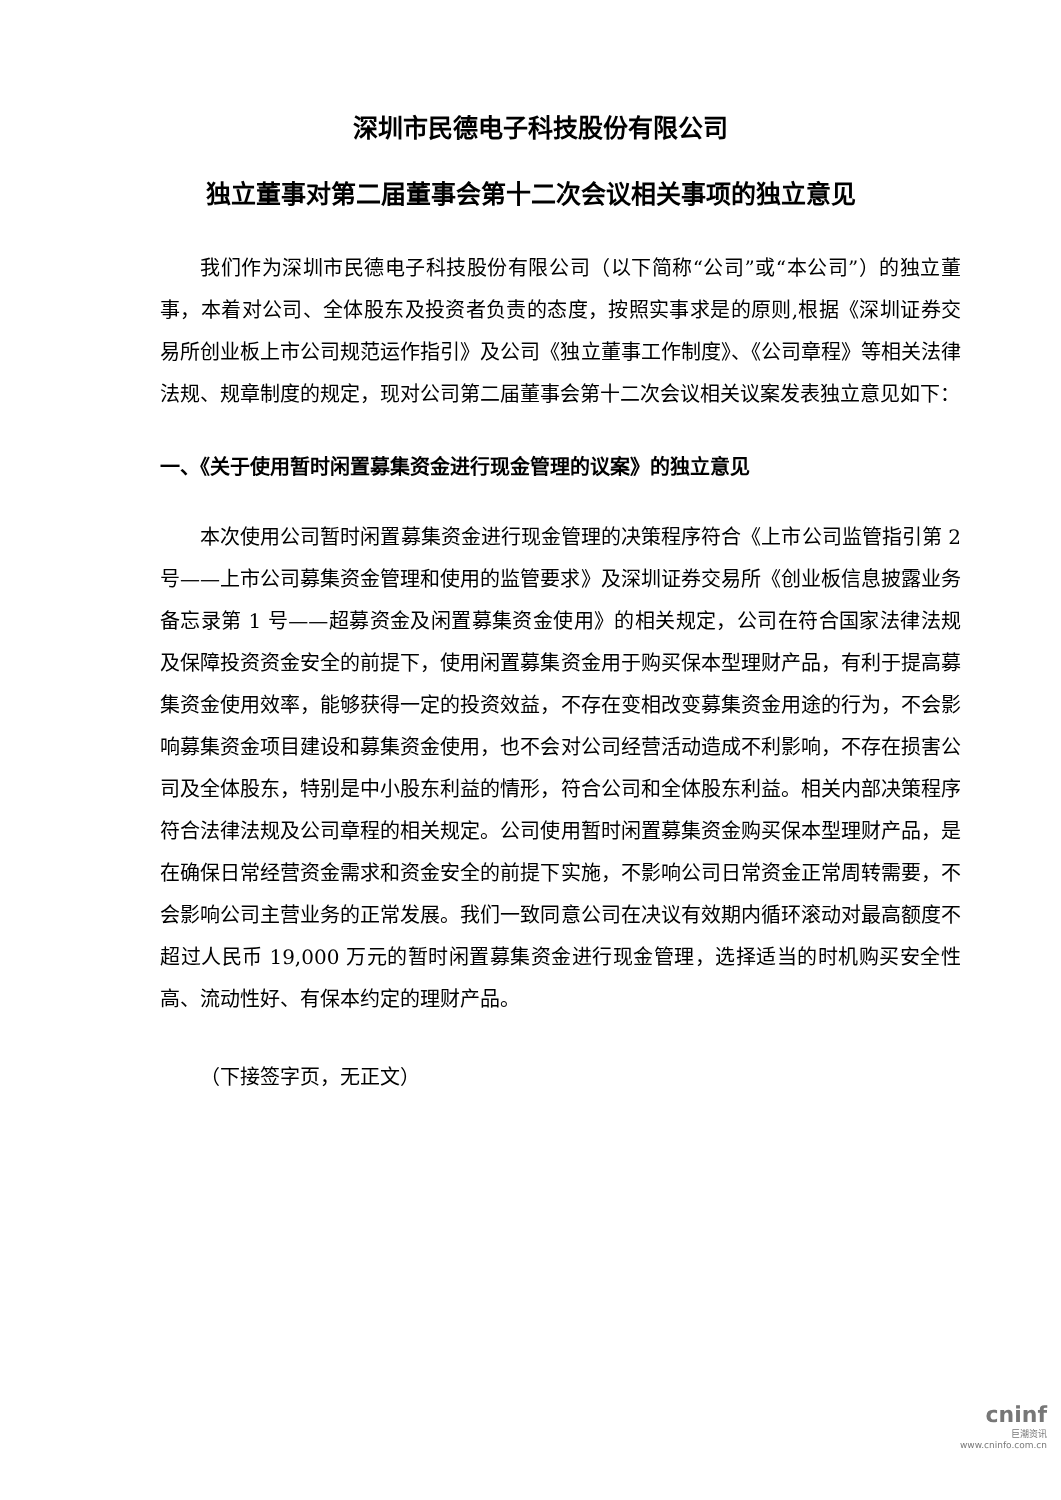深圳市民德电子科技股份有限公司
独立董事对第二届董事会第十二次会议相关事项的独立意见
我们作为深圳市民德电子科技股份有限公司（以下简称“公司”或“本公司”）的独立董事，本着对公司、全体股东及投资者负责的态度，按照实事求是的原则,根据《深圳证券交易所创业板上市公司规范运作指引》及公司《独立董事工作制度》、《公司章程》等相关法律法规、规章制度的规定，现对公司第二届董事会第十二次会议相关议案发表独立意见如下：
一、《关于使用暂时闲置募集资金进行现金管理的议案》的独立意见
本次使用公司暂时闲置募集资金进行现金管理的决策程序符合《上市公司监管指引第 2 号——上市公司募集资金管理和使用的监管要求》及深圳证券交易所《创业板信息披露业务备忘录第 1 号——超募资金及闲置募集资金使用》的相关规定，公司在符合国家法律法规及保障投资资金安全的前提下，使用闲置募集资金用于购买保本型理财产品，有利于提高募集资金使用效率，能够获得一定的投资效益，不存在变相改变募集资金用途的行为，不会影响募集资金项目建设和募集资金使用，也不会对公司经营活动造成不利影响，不存在损害公司及全体股东，特别是中小股东利益的情形，符合公司和全体股东利益。相关内部决策程序符合法律法规及公司章程的相关规定。公司使用暂时闲置募集资金购买保本型理财产品，是在确保日常经营资金需求和资金安全的前提下实施，不影响公司日常资金正常周转需要，不会影响公司主营业务的正常发展。我们一致同意公司在决议有效期内循环滚动对最高额度不超过人民币 19,000 万元的暂时闲置募集资金进行现金管理，选择适当的时机购买安全性高、流动性好、有保本约定的理财产品。
（下接签字页，无正文）
cninf
巨潮资讯
www.cninfo.com.cn